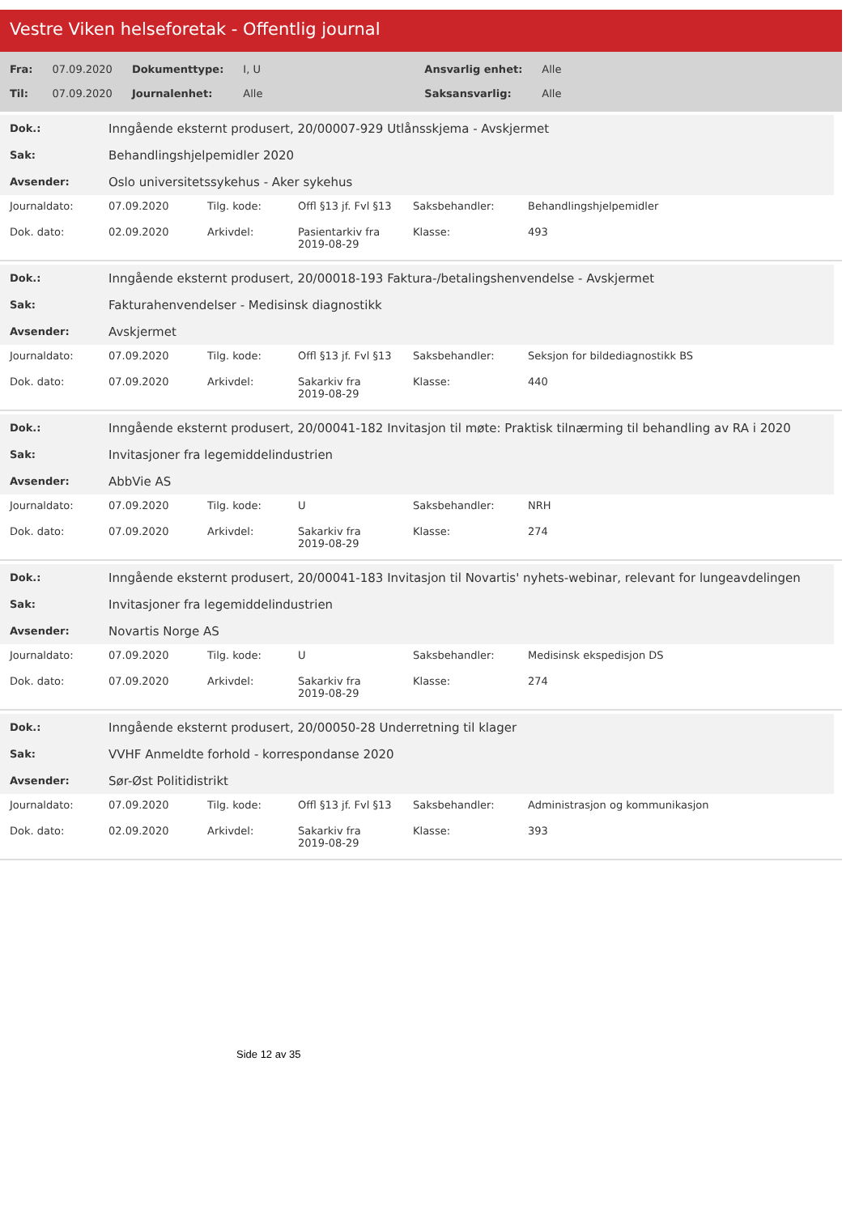Vestre Viken helseforetak - Offentlig journal
| Fra: | 07.09.2020 | Dokumenttype: | I, U | Ansvarlig enhet: | Alle |
| Til: | 07.09.2020 | Journalenhet: | Alle | Saksansvarlig: | Alle |
| Dok.: | Inngående eksternt produsert, 20/00007-929 Utlånsskjema - Avskjermet |
| Sak: | Behandlingshjelpemidler 2020 |
| Avsender: | Oslo universitetssykehus - Aker sykehus |
| Journaldato: | 07.09.2020 | Tilg. kode: | Offl §13 jf. Fvl §13 | Saksbehandler: | Behandlingshjelpemidler |
| Dok. dato: | 02.09.2020 | Arkivdel: | Pasientarkiv fra 2019-08-29 | Klasse: | 493 |
| Dok.: | Inngående eksternt produsert, 20/00018-193 Faktura-/betalingshenvendelse - Avskjermet |
| Sak: | Fakturahenvendelser - Medisinsk diagnostikk |
| Avsender: | Avskjermet |
| Journaldato: | 07.09.2020 | Tilg. kode: | Offl §13 jf. Fvl §13 | Saksbehandler: | Seksjon for bildediagnostikk BS |
| Dok. dato: | 07.09.2020 | Arkivdel: | Sakarkiv fra 2019-08-29 | Klasse: | 440 |
| Dok.: | Inngående eksternt produsert, 20/00041-182 Invitasjon til møte: Praktisk tilnærming til behandling av RA i 2020 |
| Sak: | Invitasjoner fra legemiddelindustrien |
| Avsender: | AbbVie AS |
| Journaldato: | 07.09.2020 | Tilg. kode: | U | Saksbehandler: | NRH |
| Dok. dato: | 07.09.2020 | Arkivdel: | Sakarkiv fra 2019-08-29 | Klasse: | 274 |
| Dok.: | Inngående eksternt produsert, 20/00041-183 Invitasjon til Novartis' nyhets-webinar, relevant for lungeavdelingen |
| Sak: | Invitasjoner fra legemiddelindustrien |
| Avsender: | Novartis Norge AS |
| Journaldato: | 07.09.2020 | Tilg. kode: | U | Saksbehandler: | Medisinsk ekspedisjon DS |
| Dok. dato: | 07.09.2020 | Arkivdel: | Sakarkiv fra 2019-08-29 | Klasse: | 274 |
| Dok.: | Inngående eksternt produsert, 20/00050-28 Underretning til klager |
| Sak: | VVHF Anmeldte forhold - korrespondanse 2020 |
| Avsender: | Sør-Øst Politidistrikt |
| Journaldato: | 07.09.2020 | Tilg. kode: | Offl §13 jf. Fvl §13 | Saksbehandler: | Administrasjon og kommunikasjon |
| Dok. dato: | 02.09.2020 | Arkivdel: | Sakarkiv fra 2019-08-29 | Klasse: | 393 |
Side 12 av 35